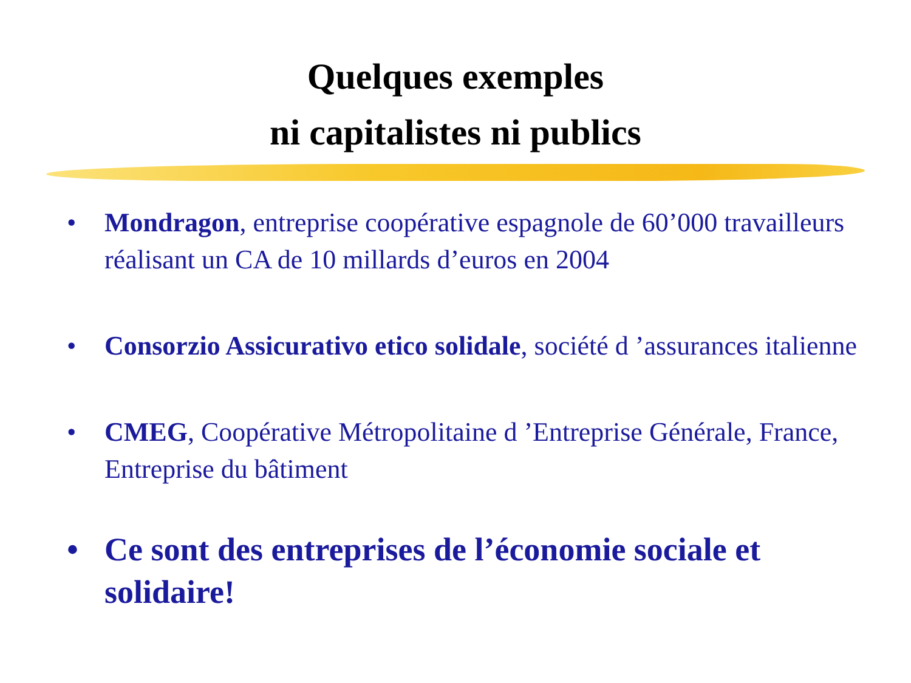Quelques exemples
ni capitalistes ni publics
• Mondragon, entreprise coopérative espagnole de 60’000 travailleurs réalisant un CA de 10 millards d’euros en 2004
• Consorzio Assicurativo etico solidale, société d ’assurances italienne
• CMEG, Coopérative Métropolitaine d ’Entreprise Générale, France, Entreprise du bâtiment
• Ce sont des entreprises de l’économie sociale et solidaire!